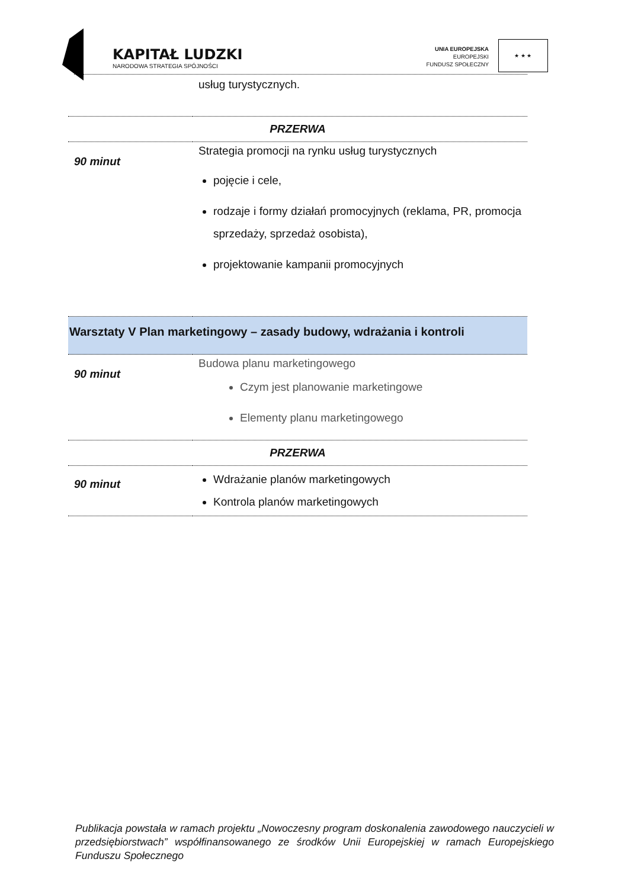KAPITAŁ LUDZKI
NARODOWA STRATEGIA SPÓJNOŚCI
UNIA EUROPEJSKA
EUROPEJSKI
FUNDUSZ SPOŁECZNY
★ ★ ★
| | usług turystycznych. |
| PRZERWA | |
| 90 minut | Strategia promocji na rynku usług turystycznych pojęcie i cele, rodzaje i formy działań promocyjnych (reklama, PR, promocja sprzedaży, sprzedaż osobista), projektowanie kampanii promocyjnych |
| Warsztaty V Plan marketingowy – zasady budowy, wdrażania i kontroli | |
| 90 minut | Budowa planu marketingowego Czym jest planowanie marketingowe Elementy planu marketingowego |
| PRZERWA | |
| 90 minut | Wdrażanie planów marketingowych Kontrola planów marketingowych |
Publikacja powstała w ramach projektu „Nowoczesny program doskonalenia zawodowego nauczycieli w przedsiębiorstwach” współfinansowanego ze środków Unii Europejskiej w ramach Europejskiego Funduszu Społecznego